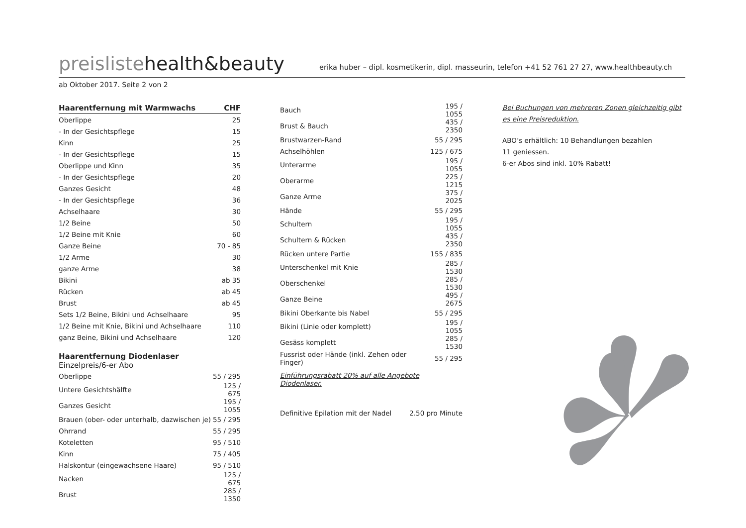preislistehealth&beauty
erika huber – dipl. kosmetikerin, dipl. masseurin, telefon +41 52 761 27 27, www.healthbeauty.ch
ab Oktober 2017. Seite 2 von 2
| Haarentfernung mit Warmwachs | CHF |
| --- | --- |
| Oberlippe | 25 |
| - In der Gesichtspflege | 15 |
| Kinn | 25 |
| - In der Gesichtspflege | 15 |
| Oberlippe und Kinn | 35 |
| - In der Gesichtspflege | 20 |
| Ganzes Gesicht | 48 |
| - In der Gesichtspflege | 36 |
| Achselhaare | 30 |
| 1/2 Beine | 50 |
| 1/2 Beine mit Knie | 60 |
| Ganze Beine | 70 - 85 |
| 1/2 Arme | 30 |
| ganze Arme | 38 |
| Bikini | ab 35 |
| Rücken | ab 45 |
| Brust | ab 45 |
| Sets 1/2 Beine, Bikini und Achselhaare | 95 |
| 1/2 Beine mit Knie, Bikini und Achselhaare | 110 |
| ganz Beine, Bikini und Achselhaare | 120 |
| Haarentfernung Diodenlaser Einzelpreis/6-er Abo | |
| --- | --- |
| Oberlippe | 55 / 295 |
| Untere Gesichtshälfte | 125 / 675 |
| Ganzes Gesicht | 195 / 1055 |
| Brauen (ober- oder unterhalb, dazwischen je) | 55 / 295 |
| Ohrrand | 55 / 295 |
| Koteletten | 95 / 510 |
| Kinn | 75 / 405 |
| Halskontur (eingewachsene Haare) | 95 / 510 |
| Nacken | 125 / 675 |
| Brust | 285 / 1350 |
| Bauch | 195 / 1055 |
| Brust & Bauch | 435 / 2350 |
| Brustwarzen-Rand | 55 / 295 |
| Achselhöhlen | 125 / 675 |
| Unterarme | 195 / 1055 |
| Oberarme | 225 / 1215 |
| Ganze Arme | 375 / 2025 |
| Hände | 55 / 295 |
| Schultern | 195 / 1055 |
| Schultern & Rücken | 435 / 2350 |
| Rücken untere Partie | 155 / 835 |
| Unterschenkel mit Knie | 285 / 1530 |
| Oberschenkel | 285 / 1530 |
| Ganze Beine | 495 / 2675 |
| Bikini Oberkante bis Nabel | 55 / 295 |
| Bikini (Linie oder komplett) | 195 / 1055 |
| Gesäss komplett | 285 / 1530 |
| Fussrist oder Hände (inkl. Zehen oder Finger) | 55 / 295 |
Einführungsrabatt 20% auf alle Angebote Diodenlaser.
| Definitive Epilation mit der Nadel | 2.50 pro Minute |
Bei Buchungen von mehreren Zonen gleichzeitig gibt es eine Preisreduktion.
ABO’s erhältlich: 10 Behandlungen bezahlen
11 geniessen.
6-er Abos sind inkl. 10% Rabatt!